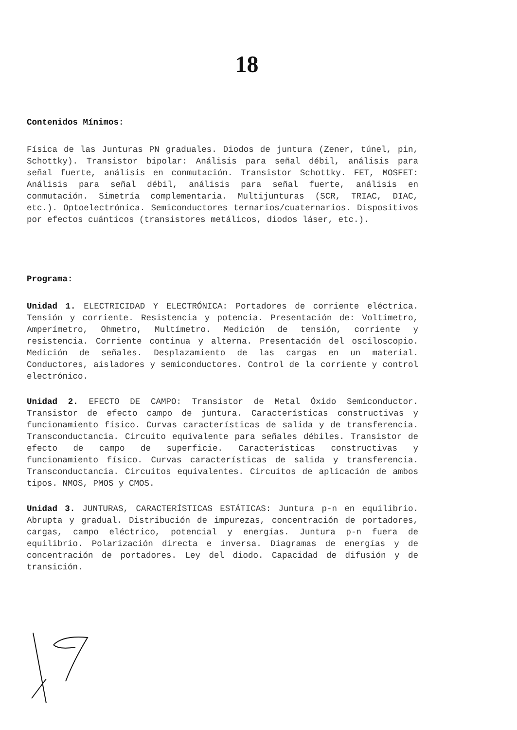18
Contenidos Mínimos:
Física de las Junturas PN graduales. Diodos de juntura (Zener, túnel, pin, Schottky). Transistor bipolar: Análisis para señal débil, análisis para señal fuerte, análisis en conmutación. Transistor Schottky. FET, MOSFET: Análisis para señal débil, análisis para señal fuerte, análisis en conmutación. Simetría complementaria. Multijunturas (SCR, TRIAC, DIAC, etc.). Optoelectrónica. Semiconductores ternarios/cuaternarios. Dispositivos por efectos cuánticos (transistores metálicos, diodos láser, etc.).
Programa:
Unidad 1. ELECTRICIDAD Y ELECTRÓNICA: Portadores de corriente eléctrica. Tensión y corriente. Resistencia y potencia. Presentación de: Voltímetro, Amperímetro, Ohmetro, Multímetro. Medición de tensión, corriente y resistencia. Corriente continua y alterna. Presentación del osciloscopio. Medición de señales. Desplazamiento de las cargas en un material. Conductores, aisladores y semiconductores. Control de la corriente y control electrónico.
Unidad 2. EFECTO DE CAMPO: Transistor de Metal Óxido Semiconductor. Transistor de efecto campo de juntura. Características constructivas y funcionamiento físico. Curvas características de salida y de transferencia. Transconductancia. Circuito equivalente para señales débiles. Transistor de efecto de campo de superficie. Características constructivas y funcionamiento físico. Curvas características de salida y transferencia. Transconductancia. Circuitos equivalentes. Circuitos de aplicación de ambos tipos. NMOS, PMOS y CMOS.
Unidad 3. JUNTURAS, CARACTERÍSTICAS ESTÁTICAS: Juntura p-n en equilibrio. Abrupta y gradual. Distribución de impurezas, concentración de portadores, cargas, campo eléctrico, potencial y energías. Juntura p-n fuera de equilibrio. Polarización directa e inversa. Diagramas de energías y de concentración de portadores. Ley del diodo. Capacidad de difusión y de transición.